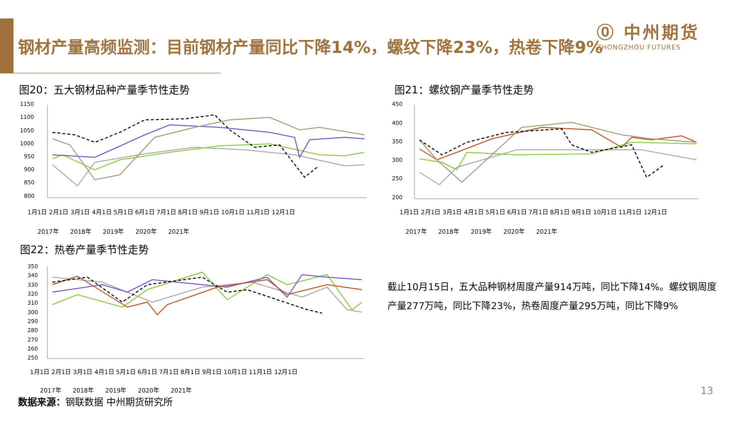钢材产量高频监测：目前钢材产量同比下降14%，螺纹下降23%，热卷下降9%
⓪ 中州期货
ZHONGZHOU FUTURES
图20：五大钢材品种产量季节性走势
1150
1100
1050
1000
950
900
850
800
2017年 2018年 2019年 2020年 2021年
1月1日 2月1日 3月1日 4月1日 5月1日 6月1日 7月1日 8月1日 9月1日 10月1日 11月1日 12月1日
图21：螺纹钢产量季节性走势
450
400
350
300
250
200
2017年 2018年 2019年 2020年 2021年
1月1日 2月1日 3月1日 4月1日 5月1日 6月1日 7月1日 8月1日 9月1日 10月1日 11月1日 12月1日
图22：热卷产量季节性走势
350
340
330
320
310
300
290
280
270
260
250
2017年 2018年 2019年 2020年 2021年
1月1日 2月1日 3月1日 4月1日 5月1日 6月1日 7月1日 8月1日 9月1日 10月1日 11月1日 12月1日
截止10月15日，五大品种钢材周度产量914万吨，同比下降14%。螺纹钢周度产量277万吨，同比下降23%，热卷周度产量295万吨，同比下降9%
数据来源：钢联数据 中州期货研究所
13